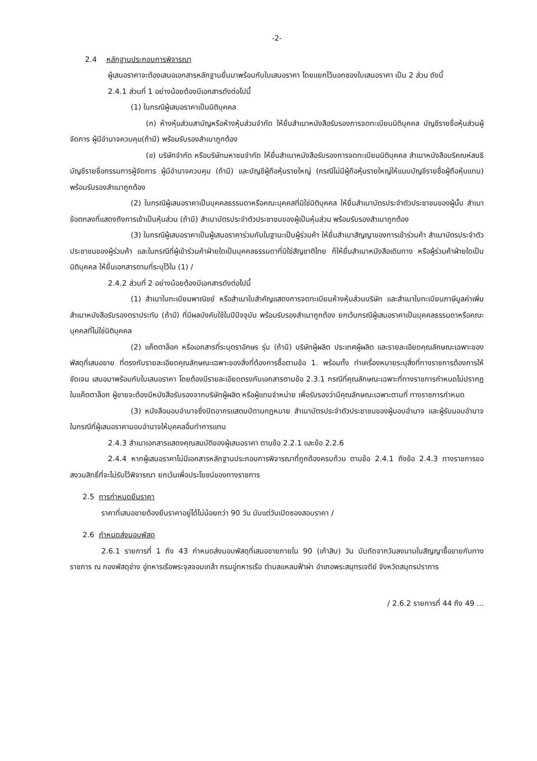-2-
2.4 หลักฐานประกอบการพิจารณา
ผู้เสนอราคาจะต้องเสนอเอกสารหลักฐานยื่นมาพร้อมกับใบเสนอราคา โดยแยกไว้นอกซองใบเสนอราคา เป็น 2 ส่วน ดังนี้
2.4.1 ส่วนที่ 1 อย่างน้อยต้องมีเอกสารดังต่อไปนี้
(1) ในกรณีผู้เสนอราคาเป็นนิติบุคคล
(ก) ห้างหุ้นส่วนสามัญหรือห้างหุ้นส่วนจำกัด ให้ยื่นสำเนาหนังสือรับรองการจดทะเบียนนิติบุคคล บัญชีรายชื่อหุ้นส่วนผู้จัดการ ผู้มีอำนาจควบคุม(ถ้ามี) พร้อมรับรองสำเนาถูกต้อง
(ข) บริษัทจำกัด หรือบริษัทมหาชนจำกัด ให้ยื่นสำเนาหนังสือรับรองการจดทะเบียนนิติบุคคล สำเนาหนังสือบริคณห์สนธิ บัญชีรายชื่อกรรมการผู้จัดการ ผู้มีอำนาจควบคุม (ถ้ามี) และบัญชีผู้ถือหุ้นรายใหญ่ (กรณีไม่มีผู้ถือหุ้นรายใหญ่ให้แนบบัญชีรายชื่อผู้ถือหุ้นแทน) พร้อมรับรองสำเนาถูกต้อง
(2) ในกรณีผู้เสนอราคาเป็นบุคคลธรรมดาหรือคณะบุคคลที่มิใช่นิติบุคคล ให้ยื่นสำเนาบัตรประจำตัวประชาชนของผู้นั้น สำเนาข้อตกลงที่แสดงถึงการเข้าเป็นหุ้นส่วน (ถ้ามี) สำเนาบัตรประจำตัวประชาชนของผู้เป็นหุ้นส่วน พร้อมรับรองสำเนาถูกต้อง
(3) ในกรณีผู้เสนอราคาเป็นผู้เสนอราคาร่วมกันในฐานะเป็นผู้ร่วมค้า ให้ยื่นสำเนาสัญญาของการเข้าร่วมค้า สำเนาบัตรประจำตัวประชาชนของผู้ร่วมค้า และในกรณีที่ผู้เข้าร่วมค้าฝ่ายใดเป็นบุคคลธรรมดาที่มิใช่สัญชาติไทย ก็ให้ยื่นสำเนาหนังสือเดินทาง หรือผู้ร่วมค้าฝ่ายใดเป็นนิติบุคคล ให้ยื่นเอกสารตามที่ระบุไว้ใน (1) /
2.4.2 ส่วนที่ 2 อย่างน้อยต้องมีเอกสารดังต่อไปนี้
(1) สำเนาใบทะเบียนพาณิชย์ หรือสำเนาใบสำคัญแสดงการจดทะเบียนห้างหุ้นส่วนบริษัท และสำเนาใบทะเบียนภาษีมูลค่าเพิ่ม สำเนาหนังสือรับรองตราประทับ (ถ้ามี) ที่มีผลบังคับใช้ในปีปัจจุบัน พร้อมรับรองสำเนาถูกต้อง ยกเว้นกรณีผู้เสนอราคาเป็นบุคคลธรรมดาหรือคณะบุคคลที่ไม่ใช่นิติบุคคล
(2) แค็ตตาล็อก หรือเอกสารที่ระบุตราอักษร รุ่น (ถ้ามี) บริษัทผู้ผลิต ประเทศผู้ผลิต และรายละเอียดคุณลักษณะเฉพาะของพัสดุที่เสนอขาย ที่ตรงกับรายละเอียดคุณลักษณะเฉพาะของสิ่งที่ต้องการซื้อตามข้อ 1. พร้อมทั้ง ทำเครื่องหมายระบุสิ่งที่ทางราชการต้องการให้ชัดเจน เสนอมาพร้อมกับใบเสนอราคา โดยต้องมีรายละเอียดตรงกับเอกสารตามข้อ 2.3.1 กรณีที่คุณลักษณะเฉพาะที่ทางราชการกำหนดไม่ปรากฏในแค็ตตาล็อก ผู้ขายจะต้องมีหนังสือรับรองจากบริษัทผู้ผลิต หรือผู้แทนจำหน่าย เพื่อรับรองว่ามีคุณลักษณะเฉพาะตามที่ ทางราชการกำหนด
(3) หนังสือมอบอำนาจซึ่งปิดอากรแสตมป์ตามกฎหมาย สำเนาบัตรประจำตัวประชาชนของผู้มอบอำนาจ และผู้รับมอบอำนาจ ในกรณีที่ผู้เสนอราคามอบอำนาจให้บุคคลอื่นทำการแทน
2.4.3 สำเนาเอกสารแสดงคุณสมบัติของผู้เสนอราคา ตามข้อ 2.2.1 และข้อ 2.2.6
2.4.4 หากผู้เสนอราคาไม่มีเอกสารหลักฐานประกอบการพิจารณาที่ถูกต้องครบถ้วน ตามข้อ 2.4.1 ถึงข้อ 2.4.3 ทางราชการขอสงวนสิทธิ์ที่จะไม่รับไว้พิจารณา ยกเว้นเพื่อประโยชน์ของทางราชการ
2.5 การกำหนดยืนราคา
ราคาที่เสนอขายต้องยืนราคาอยู่ได้ไม่น้อยกว่า 90 วัน นับแต่วันเปิดซองสอบราคา /
2.6 กำหนดส่งมอบพัสดุ
2.6.1 รายการที่ 1 ถึง 43 กำหนดส่งมอบพัสดุที่เสนอขายภายใน 90 (เก้าสิบ) วัน นับถัดจากวันลงนามในสัญญาซื้อขายกับทางราชการ ณ กองพัสดุช่าง อู่ทหารเรือพระจุลจอมเกล้า กรมอู่ทหารเรือ ตำบลแหลมฟ้าผ่า อำเภอพระสมุทรเจดีย์ จังหวัดสมุทรปราการ
/ 2.6.2 รายการที่ 44 ถึง 49 ...